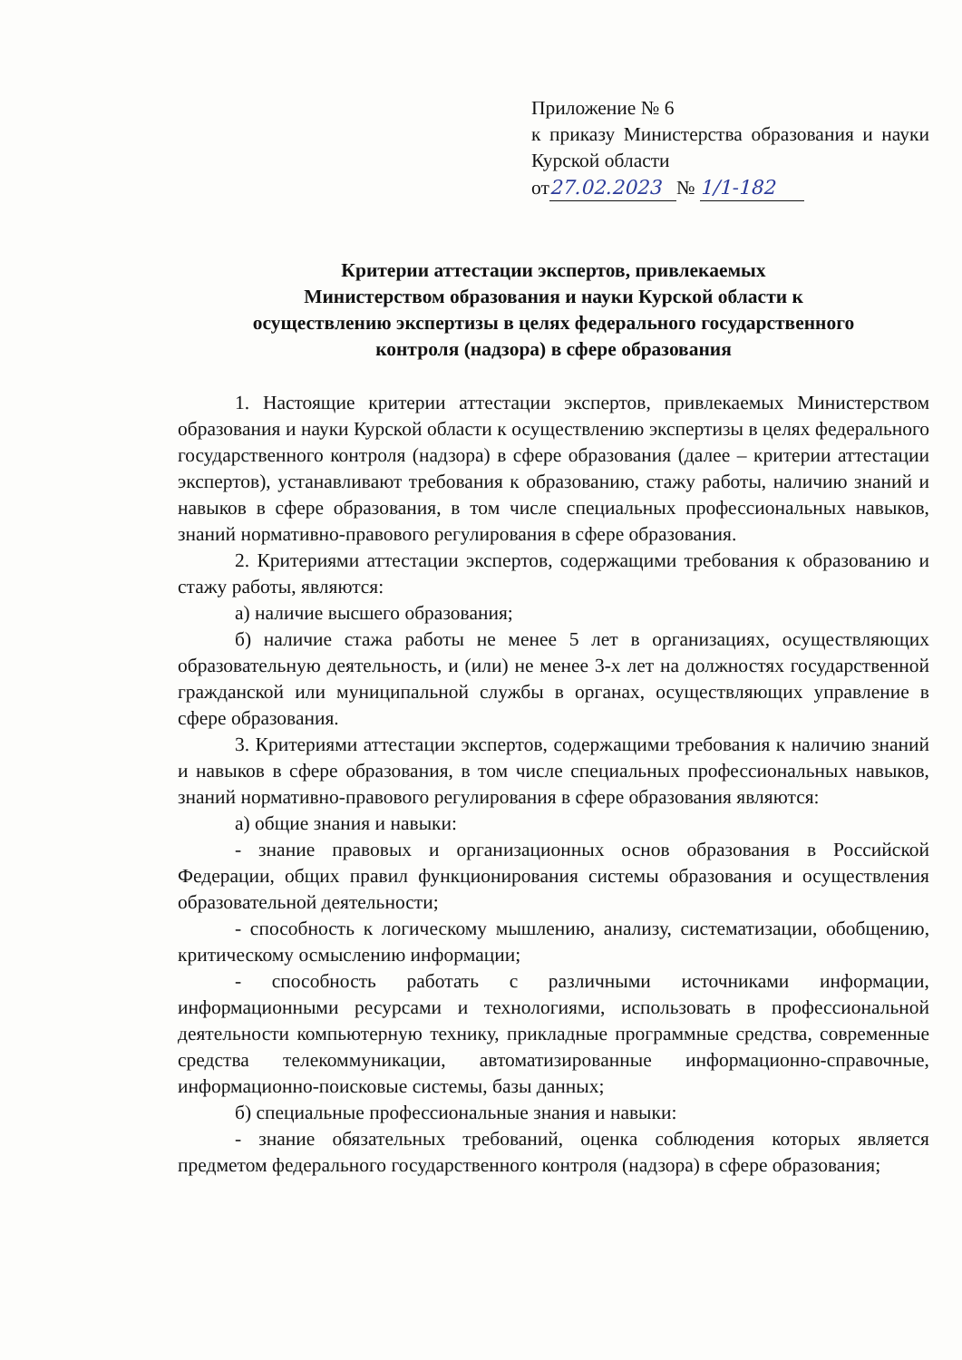Приложение № 6
к приказу Министерства образования и науки Курской области
от 27.02.2023 № 1/1-182
Критерии аттестации экспертов, привлекаемых
Министерством образования и науки Курской области к
осуществлению экспертизы в целях федерального государственного
контроля (надзора) в сфере образования
1. Настоящие критерии аттестации экспертов, привлекаемых Министерством образования и науки Курской области к осуществлению экспертизы в целях федерального государственного контроля (надзора) в сфере образования (далее – критерии аттестации экспертов), устанавливают требования к образованию, стажу работы, наличию знаний и навыков в сфере образования, в том числе специальных профессиональных навыков, знаний нормативно-правового регулирования в сфере образования.
2. Критериями аттестации экспертов, содержащими требования к образованию и стажу работы, являются:
а) наличие высшего образования;
б) наличие стажа работы не менее 5 лет в организациях, осуществляющих образовательную деятельность, и (или) не менее 3-х лет на должностях государственной гражданской или муниципальной службы в органах, осуществляющих управление в сфере образования.
3. Критериями аттестации экспертов, содержащими требования к наличию знаний и навыков в сфере образования, в том числе специальных профессиональных навыков, знаний нормативно-правового регулирования в сфере образования являются:
а) общие знания и навыки:
- знание правовых и организационных основ образования в Российской Федерации, общих правил функционирования системы образования и осуществления образовательной деятельности;
- способность к логическому мышлению, анализу, систематизации, обобщению, критическому осмыслению информации;
- способность работать с различными источниками информации, информационными ресурсами и технологиями, использовать в профессиональной деятельности компьютерную технику, прикладные программные средства, современные средства телекоммуникации, автоматизированные информационно-справочные, информационно-поисковые системы, базы данных;
б) специальные профессиональные знания и навыки:
- знание обязательных требований, оценка соблюдения которых является предметом федерального государственного контроля (надзора) в сфере образования;